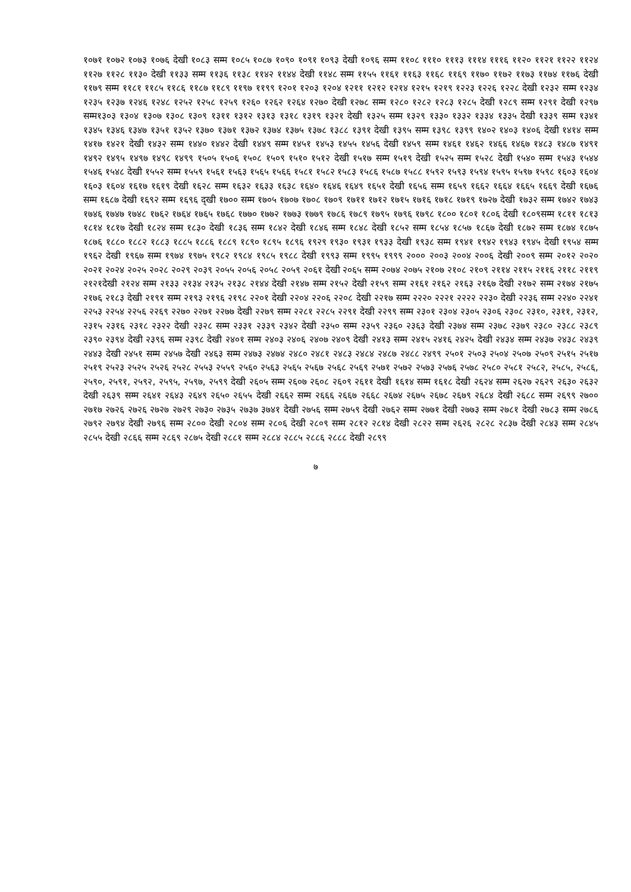१०७१ १०७२ १०७३ १०७६ देखी १०८३ सम्म १०८५ १०८७ १०९० १०९१ १०९३ देखी १०९६ सम्म ११०८ १११० १११३ १११४ १११६ ११२० ११२१ ११२२ ११२४ ११२७ ११२८ ११३० देखी ११३३ सम्म ११३६ ११३८ ११४२ ११४४ देखी ११४८ सम्म ११५५ ११६१ ११६३ ११६८ ११६९ ११७० ११७२ ११७३ ११७४ ११७६ देखी ११७९ सम्म ११८१ ११८५ ११८६ ११८७ ११८९ ११९७ ११९९ १२०१ १२०३ १२०४ १२११ १२१२ १२१४ १२१५ १२१९ १२२३ १२२६ १२२८ देखी १२३२ सम्म १२३४ १२३५ १२३७ १२४६ १२४८ १२५२ १२५८ १२५९ १२६० १२६२ १२६४ १२७० देखी १२७८ सम्म १२८० १२८२ १२८३ १२८५ देखी १२८९ सम्म १२९१ देखी १२९७ सम्म१३०३ १३०४ १३०७ १३०८ १३०९ १३११ १३१२ १३१३ १३१८ १३१९ १३२१ देखी १३२५ सम्म १३२९ १३३० १३३२ १३३४ १३३५ देखी १३३९ सम्म १३४१ १३४५ १३४६ १३४७ १३५१ १३५२ १३७० १३७१ १३७२ १३७४ १३७५ १३७८ १३८८ १३९१ देखी १३९५ सम्म १३९८ १३९९ १४०२ १४०३ १४०६ देखी १४१४ सम्म १४१७ १४२१ देखी १४३२ सम्म १४४० १४४२ देखी १४४९ सम्म १४५१ १४५३ १४५५ १४५६ देखी १४५९ सम्म १४६१ १४६२ १४६६ १४६७ १४८३ १४८७ १४९१ १४९२ १४९५ १४९७ १४९८ १४९९ १५०५ १५०६ १५०८ १५०९ १५१० १५१२ देखी १५१७ सम्म १५१९ देखी १५२५ सम्म १५२८ देखी १५४० सम्म १५४३ १५४४ १५४६ १५४८ देखी १५५२ सम्म १५५९ १५६१ १५६३ १५६५ १५६६ १५८१ १५८२ १५८३ १५८६ १५८७ १५८८ १५९२ १५९३ १५९४ १५९५ १५९७ १५९८ १६०३ १६०४ १६०३ १६०४ १६१७ १६१९ देखी १६२८ सम्म १६३२ १६३३ १६३८ १६४० १६४६ १६४९ १६५१ देखी १६५६ सम्म १६५९ १६६२ १६६४ १६६५ १६६९ देखी १६७६ सम्म १६८७ देखी १६९२ सम्म १६९६ द्खी १७०० सम्म १७०५ १७०७ १७०८ १७०९ १७११ १७१२ १७१५ १७१६ १७१८ १७१९ १७२७ देखी १७३२ सम्म १७४२ १७४३ १७४६ १७४७ १७४८ १७६२ १७६४ १७६५ १७६८ १७७० १७७२ १७७३ १७७९ १७८६ १७८९ १७९५ १७९६ १७९८ १८०० १८०१ १८०६ देखी १८०९सम्म १८११ १८१३ १८१४ १८१७ देखी १८२४ सम्म १८३० देखी १८३६ सम्म १८४२ देखी १८४६ सम्म १८४८ देखी १८५२ सम्म १८५४ १८५७ १८६७ देखी १८७२ सम्म १८७४ १८७५ १८७६ १८८० १८८२ १८८३ १८८५ १८८६ १८८९ १८९० १८९५ १८९६ १९२९ १९३० १९३१ १९३३ देखी १९३८ सम्म १९४१ १९४२ १९४३ १९४५ देखी १९५४ सम्म १९६२ देखी १९६७ सम्म १९७४ १९७५ १९८२ १९८४ १९८५ १९८८ देखी १९९३ सम्म १९९५ १९९९ २००० २००३ २००४ २००६ देखी २००९ सम्म २०१२ २०२० २०२१ २०२४ २०२५ २०२८ २०२९ २०३९ २०५५ २०५६ २०५८ २०५९ २०६१ देखी २०६५ सम्म २०७४ २०७५ २१०७ २१०८ २१०९ २११४ २११५ २११६ २११८ २११९ २१२१देखी २१२४ सम्म २१३३ २१३४ २१३५ २१३८ २१४४ देखी २१४७ सम्म २१५२ देखी २१५९ सम्म २१६१ २१६२ २१६३ २१६७ देखी २१७२ सम्म २१७४ २१७५ २१७६ २१८३ देखी २१९१ सम्म २१९३ २१९६ २१९८ २२०१ देखी २२०४ २२०६ २२०८ देखी २२१७ सम्म २२२० २२२१ २२२२ २२३० देखी २२३६ सम्म २२४० २२४१ २२५३ २२५४ २२५६ २२६९ २२७० २२७१ २२७७ देखी २२७९ सम्म २२८१ २२८५ २२९१ देखी २२९९ सम्म २३०१ २३०४ २३०५ २३०६ २३०८ २३१०, २३११, २३१२, २३१५ २३१६ २३१८ २३२२ देखी २३२८ सम्म २३३१ २३३९ २३४२ देखी २३५० सम्म २३५९ २३६० २३६३ देखी २३७४ सम्म २३७८ २३७९ २३८० २३८८ २३८९ २३९० २३९४ देखी २३९६ सम्म २३९८ देखी २४०१ सम्म २४०३ २४०६ २४०७ २४०९ देखी २४१३ सम्म २४१५ २४१६ २४२५ देखी २४३४ सम्म २४३७ २४३८ २४३९ २४४३ देखी २४५१ सम्म २४५७ देखी २४६३ सम्म २४७३ २४७४ २४८० २४८१ २४८३ २४८४ २४८७ २४८८ २४९९ २५०१ २५०३ २५०४ २५०७ २५०९ २५१५ २५१७ २५१९ २५२३ २५२५ २५२६ २५२८ २५५३ २५५९ २५६० २५६३ २५६५ २५६७ २५६८ २५६९ २५७१ २५७२ २५७३ २५७६ २५७८ २५८० २५८१ २५८२, २५८५, २५८६, २५९०, २५९१, २५९२, २५९५, २५९७, २५९९ देखी २६०५ सम्म २६०७ २६०८ २६०९ २६११ देखी १६१४ सम्म १६१८ देखी २६२४ सम्म २६२७ २६२९ २६३० २६३२ देखी २६३९ सम्म २६४१ २६४३ २६४९ २६५० २६५५ देखी २६६२ सम्म २६६६ २६६७ २६६८ २६७४ २६७५ २६७८ २६७९ २६८४ देखी २६८८ सम्म २६९९ २७०० २७१७ २७२६ २७२६ २७२७ २७२९ २७३० २७३५ २७३७ ३७४१ देखी २७५६ सम्म २७५९ देखी २७६२ सम्म २७७१ देखी २७७३ सम्म २७८१ देखी २७८३ सम्म २७८६ २७९२ २७९४ देखी २७९६ सम्म २८०० देखी २८०४ सम्म २८०६ देखी २८०९ सम्म २८१२ २८१४ देखी २८२२ सम्म २६२६ २८२८ २८३७ देखी २८४३ सम्म २८४५ २८५५ देखी २८६६ सम्म २८६९ २८७५ देखी २८८१ सम्म २८८४ २८८५ २८८६ २८८८ देखी २८९९
७